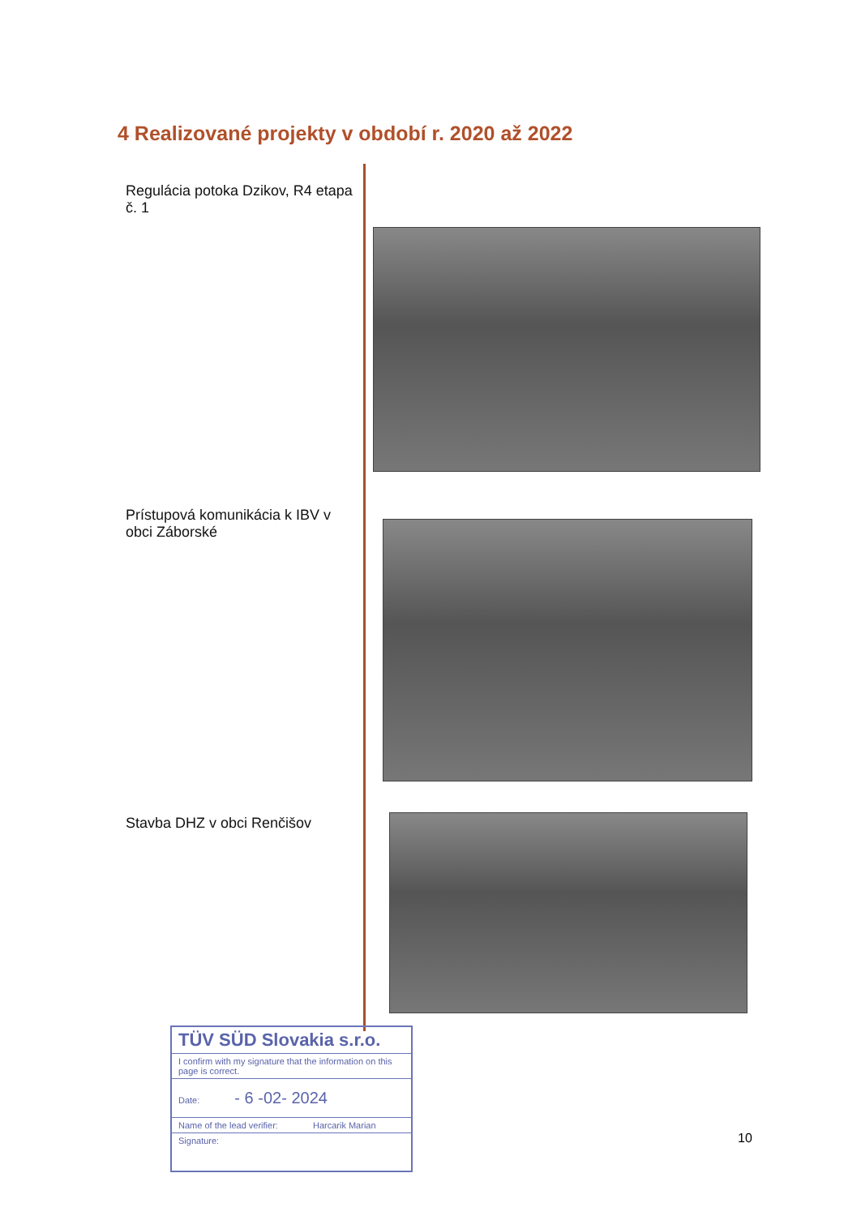4 Realizované projekty v období r. 2020 až 2022
Regulácia potoka Dzikov, R4 etapa č. 1
Prístupová komunikácia k IBV v obci Záborské
Stavba DHZ v obci Renčišov
TÜV SÜD Slovakia s.r.o.
I confirm with my signature that the information on this page is correct.
Date: - 6 -02- 2024
Name of the lead verifier: Harcarik Marian
Signature:
10